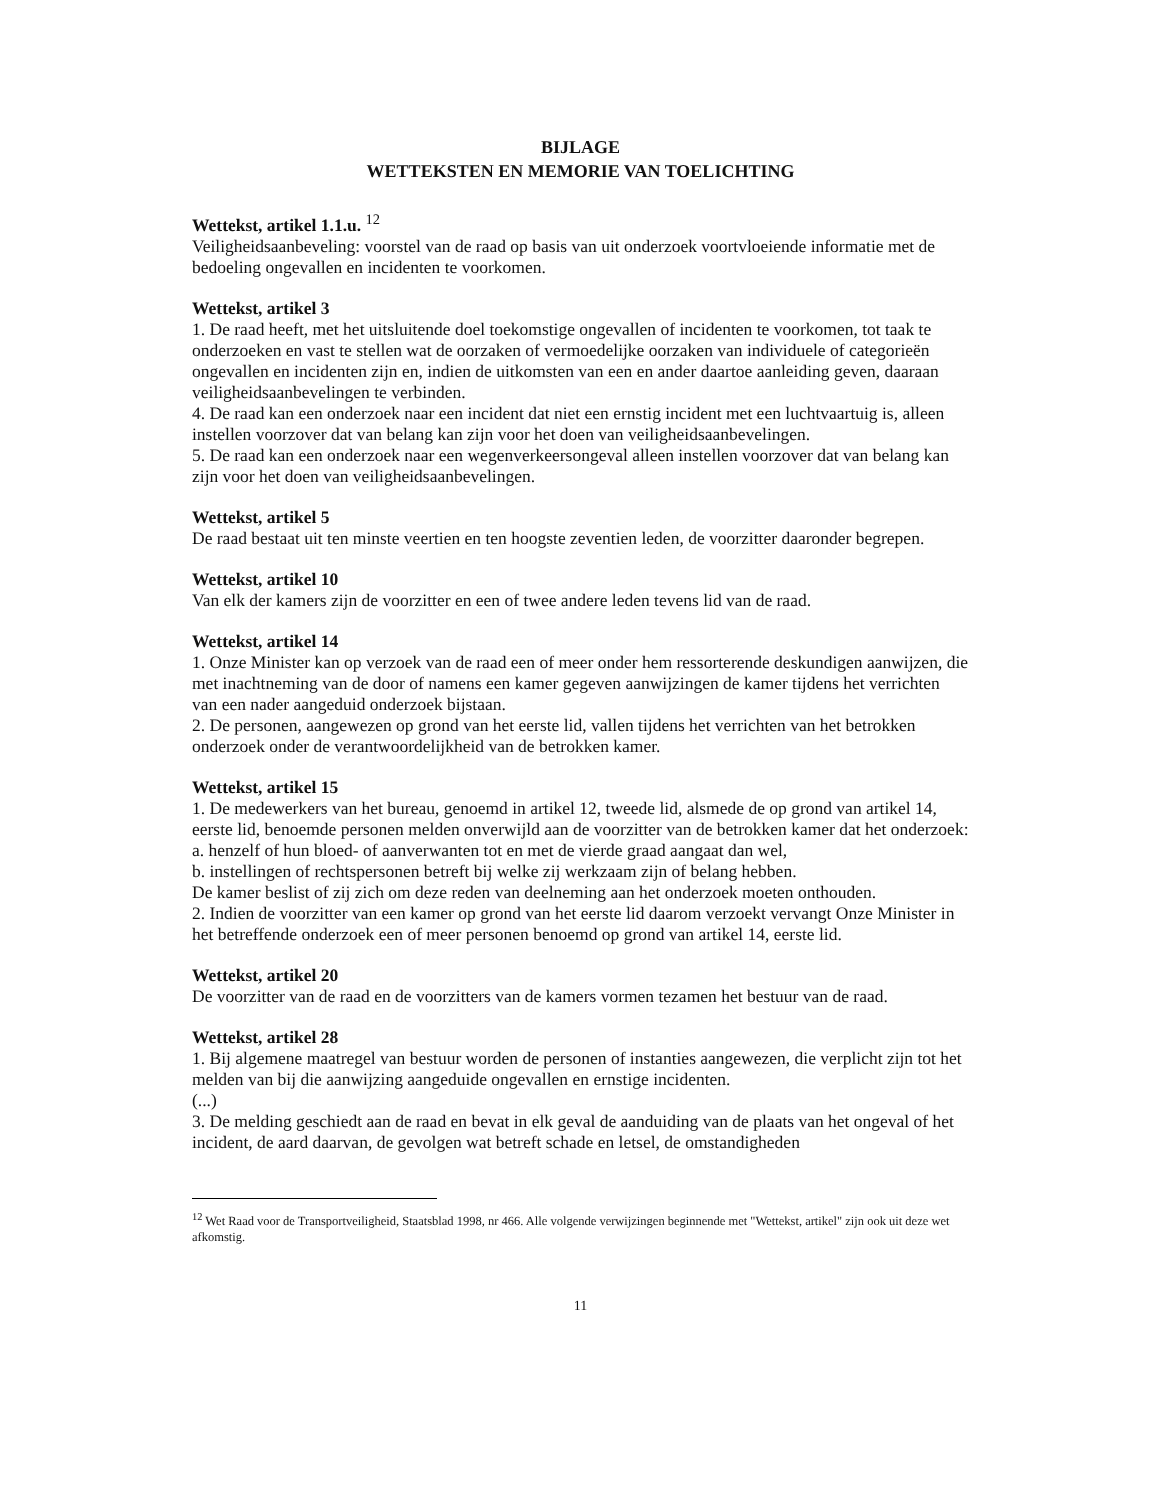BIJLAGE
WETTEKSTEN EN MEMORIE VAN TOELICHTING
Wettekst, artikel 1.1.u. <sup>12</sup>
Veiligheidsaanbeveling: voorstel van de raad op basis van uit onderzoek voortvloeiende informatie met de bedoeling ongevallen en incidenten te voorkomen.
Wettekst, artikel 3
1. De raad heeft, met het uitsluitende doel toekomstige ongevallen of incidenten te voorkomen, tot taak te onderzoeken en vast te stellen wat de oorzaken of vermoedelijke oorzaken van individuele of categorieën ongevallen en incidenten zijn en, indien de uitkomsten van een en ander daartoe aanleiding geven, daaraan veiligheidsaanbevelingen te verbinden.
4. De raad kan een onderzoek naar een incident dat niet een ernstig incident met een luchtvaartuig is, alleen instellen voorzover dat van belang kan zijn voor het doen van veiligheidsaanbevelingen.
5. De raad kan een onderzoek naar een wegenverkeersongeval alleen instellen voorzover dat van belang kan zijn voor het doen van veiligheidsaanbevelingen.
Wettekst, artikel 5
De raad bestaat uit ten minste veertien en ten hoogste zeventien leden, de voorzitter daaronder begrepen.
Wettekst, artikel 10
Van elk der kamers zijn de voorzitter en een of twee andere leden tevens lid van de raad.
Wettekst, artikel 14
1. Onze Minister kan op verzoek van de raad een of meer onder hem ressorterende deskundigen aanwijzen, die met inachtneming van de door of namens een kamer gegeven aanwijzingen de kamer tijdens het verrichten van een nader aangeduid onderzoek bijstaan.
2. De personen, aangewezen op grond van het eerste lid, vallen tijdens het verrichten van het betrokken onderzoek onder de verantwoordelijkheid van de betrokken kamer.
Wettekst, artikel 15
1. De medewerkers van het bureau, genoemd in artikel 12, tweede lid, alsmede de op grond van artikel 14, eerste lid, benoemde personen melden onverwijld aan de voorzitter van de betrokken kamer dat het onderzoek:
a. henzelf of hun bloed- of aanverwanten tot en met de vierde graad aangaat dan wel,
b. instellingen of rechtspersonen betreft bij welke zij werkzaam zijn of belang hebben.
De kamer beslist of zij zich om deze reden van deelneming aan het onderzoek moeten onthouden.
2. Indien de voorzitter van een kamer op grond van het eerste lid daarom verzoekt vervangt Onze Minister in het betreffende onderzoek een of meer personen benoemd op grond van artikel 14, eerste lid.
Wettekst, artikel 20
De voorzitter van de raad en de voorzitters van de kamers vormen tezamen het bestuur van de raad.
Wettekst, artikel 28
1. Bij algemene maatregel van bestuur worden de personen of instanties aangewezen, die verplicht zijn tot het melden van bij die aanwijzing aangeduide ongevallen en ernstige incidenten.
(...)
3. De melding geschiedt aan de raad en bevat in elk geval de aanduiding van de plaats van het ongeval of het incident, de aard daarvan, de gevolgen wat betreft schade en letsel, de omstandigheden
<sup>12</sup> Wet Raad voor de Transportveiligheid, Staatsblad 1998, nr 466. Alle volgende verwijzingen beginnende met "Wettekst, artikel" zijn ook uit deze wet afkomstig.
11